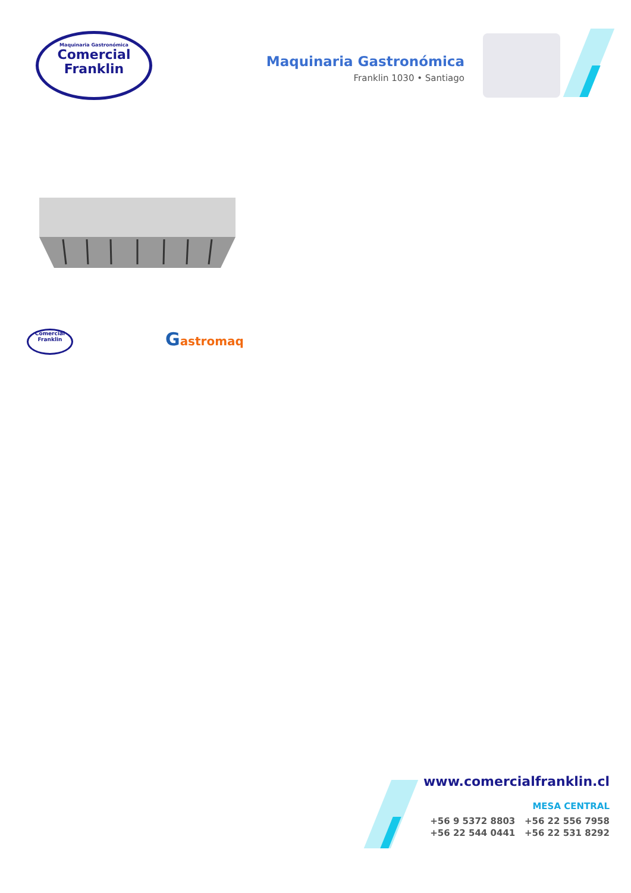Maquinaria Gastronómica
Comercial
Franklin
Maquinaria Gastronómica
Franklin 1030 • Santiago
Comercial
Franklin
Gastromaq
www.comercialfranklin.cl
MESA CENTRAL
+56 9 5372 8803 +56 22 556 7958
+56 22 544 0441 +56 22 531 8292